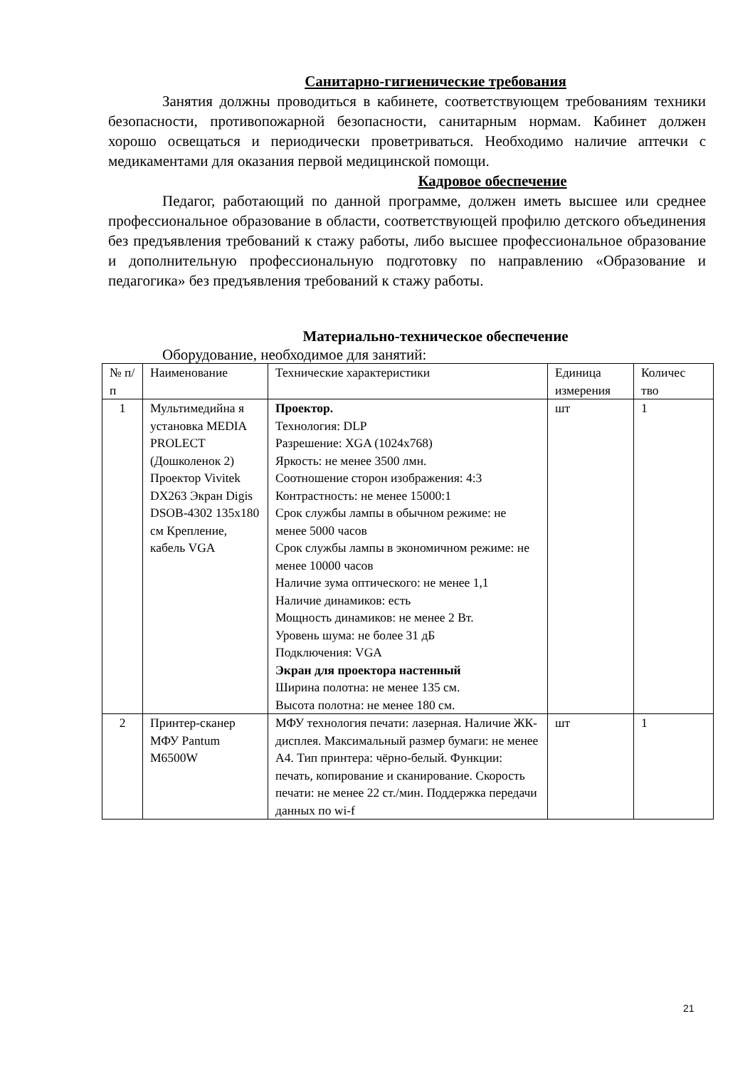Санитарно-гигиенические требования
Занятия должны проводиться в кабинете, соответствующем требованиям техники безопасности, противопожарной безопасности, санитарным нормам. Кабинет должен хорошо освещаться и периодически проветриваться. Необходимо наличие аптечки с медикаментами для оказания первой медицинской помощи.
Кадровое обеспечение
Педагог, работающий по данной программе, должен иметь высшее или среднее профессиональное образование в области, соответствующей профилю детского объединения без предъявления требований к стажу работы, либо высшее профессиональное образование и дополнительную профессиональную подготовку по направлению «Образование и педагогика» без предъявления требований к стажу работы.
Материально-техническое обеспечение
Оборудование, необходимое для занятий:
| № п/п | Наименование | Технические характеристики | Единица измерения | Количес тво |
| 1 | Мультимедийна я установка MEDIA PROLECT (Дошколенок 2) Проектор Vivitek DX263 Экран Digis DSOB-4302 135x180 см Крепление, кабель VGA | Проектор. Технология: DLP Разрешение: XGA (1024x768) Яркость: не менее 3500 лмн. Соотношение сторон изображения: 4:3 Контрастность: не менее 15000:1 Срок службы лампы в обычном режиме: не менее 5000 часов Срок службы лампы в экономичном режиме: не менее 10000 часов Наличие зума оптического: не менее 1,1 Наличие динамиков: есть Мощность динамиков: не менее 2 Вт. Уровень шума: не более 31 дБ Подключения: VGA Экран для проектора настенный Ширина полотна: не менее 135 см. Высота полотна: не менее 180 см. | шт | 1 |
| 2 | Принтер-сканер МФУ Pantum M6500W | МФУ технология печати: лазерная. Наличие ЖК-дисплея. Максимальный размер бумаги: не менее А4. Тип принтера: чёрно-белый. Функции: печать, копирование и сканирование. Скорость печати: не менее 22 ст./мин. Поддержка передачи данных по wi-f | шт | 1 |
21